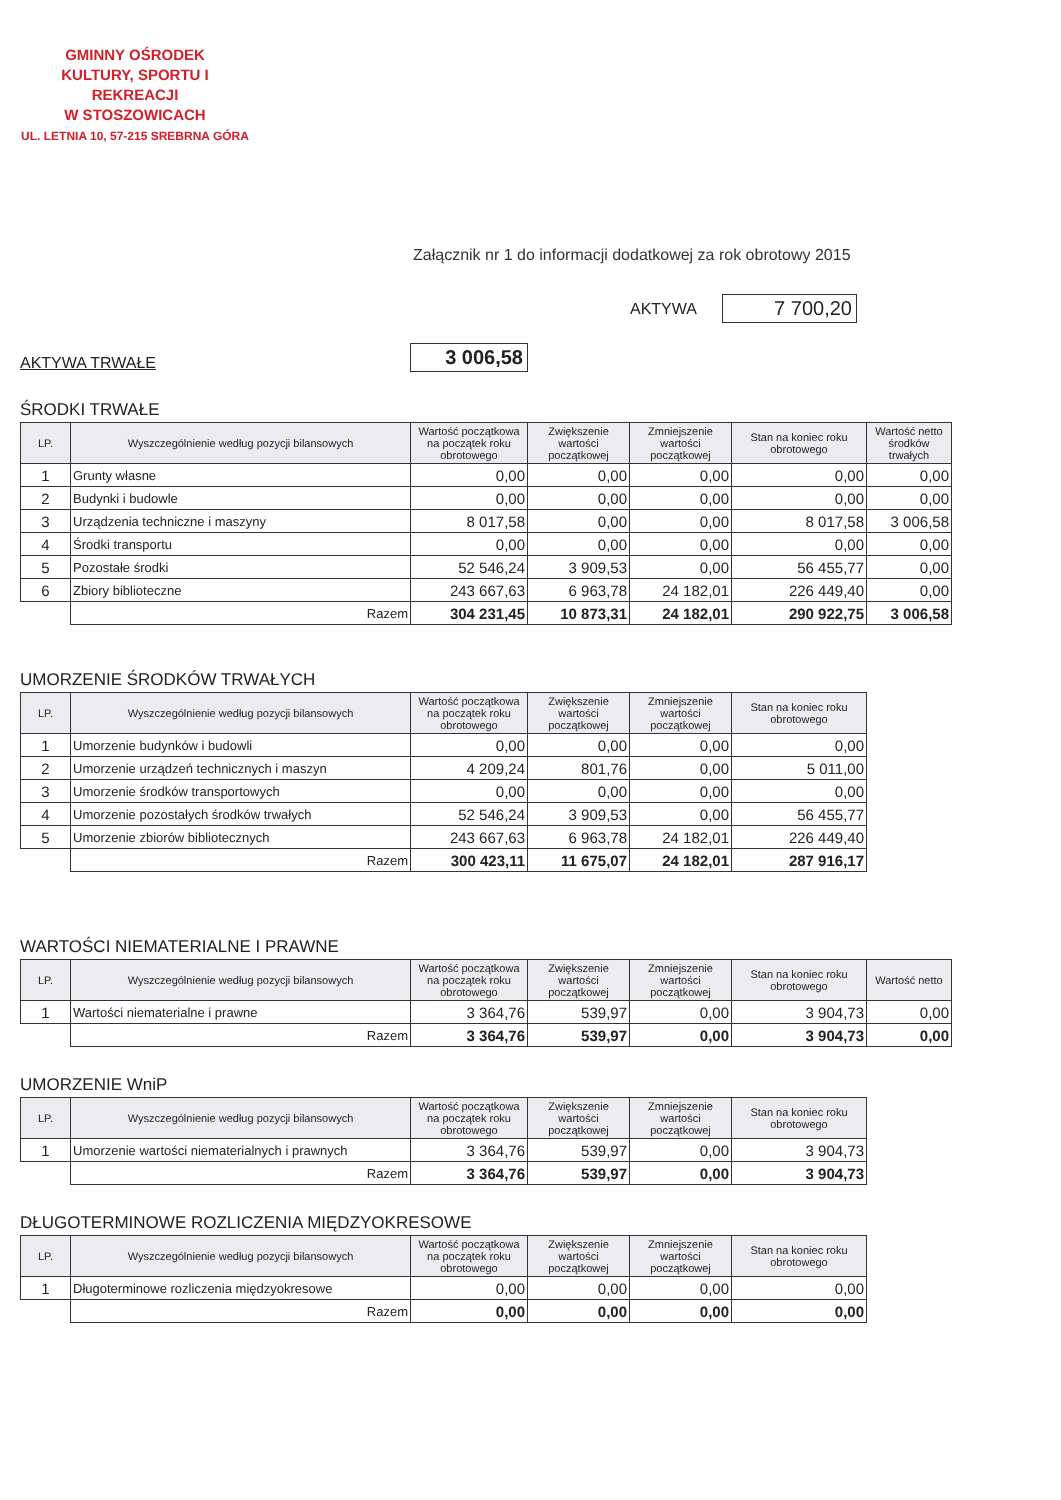GMINNY OŚRODEK
KULTURY, SPORTU I REKREACJI
W STOSZOWICACH
UL. LETNIA 10, 57-215 SREBRNA GÓRA
Załącznik nr 1 do informacji dodatkowej za rok obrotowy 2015
AKTYWA
7 700,20
AKTYWA TRWAŁE
3 006,58
ŚRODKI TRWAŁE
| LP. | Wyszczególnienie według pozycji bilansowych | Wartość początkowa na początek roku obrotowego | Zwiększenie wartości początkowej | Zmniejszenie wartości początkowej | Stan na koniec roku obrotowego | Wartość netto środków trwałych |
| --- | --- | --- | --- | --- | --- | --- |
| 1 | Grunty własne | 0,00 | 0,00 | 0,00 | 0,00 | 0,00 |
| 2 | Budynki i budowle | 0,00 | 0,00 | 0,00 | 0,00 | 0,00 |
| 3 | Urządzenia techniczne i maszyny | 8 017,58 | 0,00 | 0,00 | 8 017,58 | 3 006,58 |
| 4 | Środki transportu | 0,00 | 0,00 | 0,00 | 0,00 | 0,00 |
| 5 | Pozostałe środki | 52 546,24 | 3 909,53 | 0,00 | 56 455,77 | 0,00 |
| 6 | Zbiory biblioteczne | 243 667,63 | 6 963,78 | 24 182,01 | 226 449,40 | 0,00 |
| | Razem | 304 231,45 | 10 873,31 | 24 182,01 | 290 922,75 | 3 006,58 |
UMORZENIE ŚRODKÓW TRWAŁYCH
| LP. | Wyszczególnienie według pozycji bilansowych | Wartość początkowa na początek roku obrotowego | Zwiększenie wartości początkowej | Zmniejszenie wartości początkowej | Stan na koniec roku obrotowego |
| --- | --- | --- | --- | --- | --- |
| 1 | Umorzenie budynków i budowli | 0,00 | 0,00 | 0,00 | 0,00 |
| 2 | Umorzenie urządzeń technicznych i maszyn | 4 209,24 | 801,76 | 0,00 | 5 011,00 |
| 3 | Umorzenie środków transportowych | 0,00 | 0,00 | 0,00 | 0,00 |
| 4 | Umorzenie pozostałych środków trwałych | 52 546,24 | 3 909,53 | 0,00 | 56 455,77 |
| 5 | Umorzenie zbiorów bibliotecznych | 243 667,63 | 6 963,78 | 24 182,01 | 226 449,40 |
| | Razem | 300 423,11 | 11 675,07 | 24 182,01 | 287 916,17 |
WARTOŚCI NIEMATERIALNE I PRAWNE
| LP. | Wyszczególnienie według pozycji bilansowych | Wartość początkowa na początek roku obrotowego | Zwiększenie wartości początkowej | Zmniejszenie wartości początkowej | Stan na koniec roku obrotowego | Wartość netto |
| --- | --- | --- | --- | --- | --- | --- |
| 1 | Wartości niematerialne i prawne | 3 364,76 | 539,97 | 0,00 | 3 904,73 | 0,00 |
| | Razem | 3 364,76 | 539,97 | 0,00 | 3 904,73 | 0,00 |
UMORZENIE WniP
| LP. | Wyszczególnienie według pozycji bilansowych | Wartość początkowa na początek roku obrotowego | Zwiększenie wartości początkowej | Zmniejszenie wartości początkowej | Stan na koniec roku obrotowego |
| --- | --- | --- | --- | --- | --- |
| 1 | Umorzenie wartości niematerialnych i prawnych | 3 364,76 | 539,97 | 0,00 | 3 904,73 |
| | Razem | 3 364,76 | 539,97 | 0,00 | 3 904,73 |
DŁUGOTERMINOWE ROZLICZENIA MIĘDZYOKRESOWE
| LP. | Wyszczególnienie według pozycji bilansowych | Wartość początkowa na początek roku obrotowego | Zwiększenie wartości początkowej | Zmniejszenie wartości początkowej | Stan na koniec roku obrotowego |
| --- | --- | --- | --- | --- | --- |
| 1 | Długoterminowe rozliczenia międzyokresowe | 0,00 | 0,00 | 0,00 | 0,00 |
| | Razem | 0,00 | 0,00 | 0,00 | 0,00 |